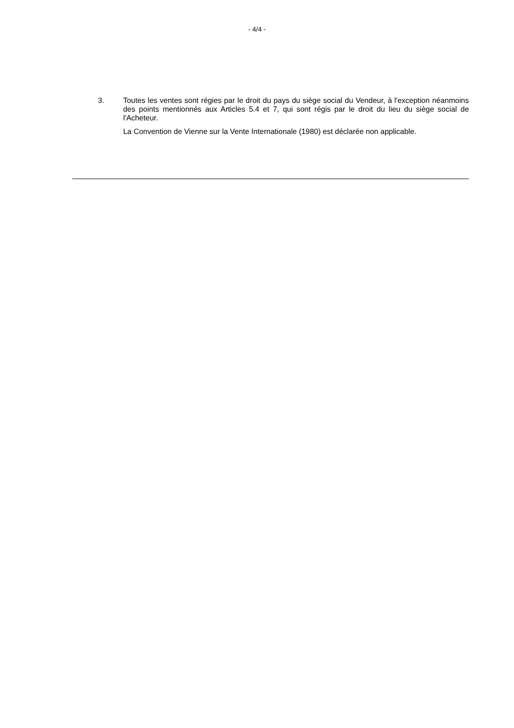- 4/4 -
3.
Toutes les ventes sont régies par le droit du pays du siège social du Vendeur, à l'exception néanmoins des points mentionnés aux Articles 5.4 et 7, qui sont régis par le droit du lieu du siège social de l'Acheteur.
La Convention de Vienne sur la Vente Internationale (1980) est déclarée non applicable.